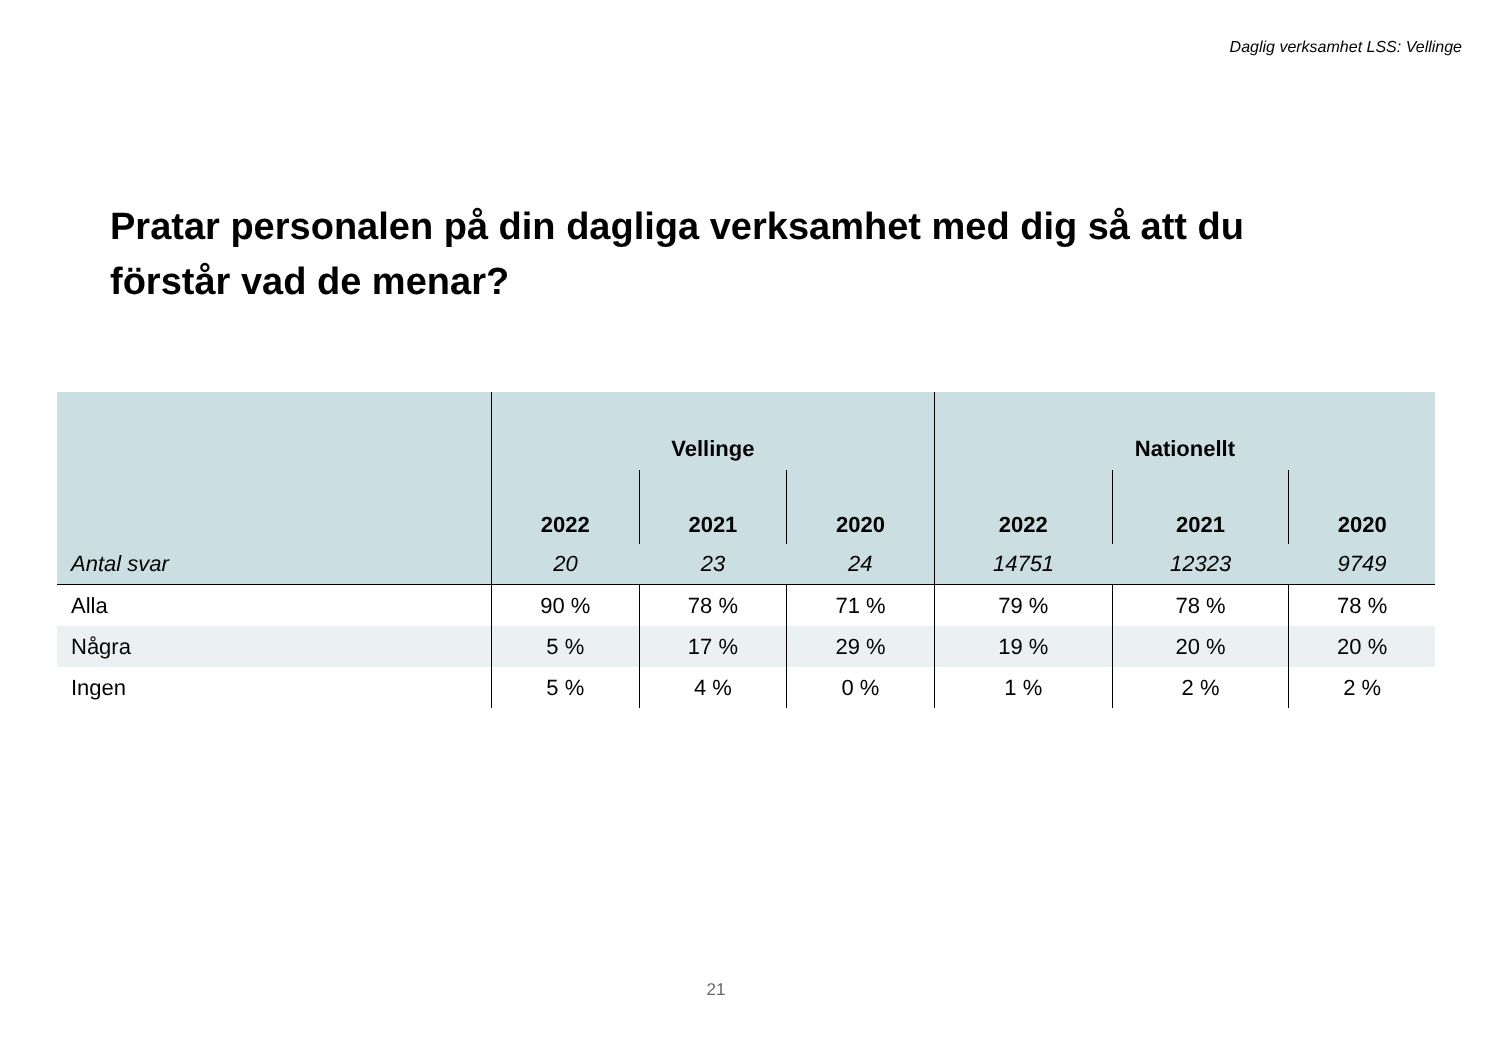Daglig verksamhet LSS: Vellinge
Pratar personalen på din dagliga verksamhet med dig så att du förstår vad de menar?
| | Vellinge | | | Nationellt | | |
| --- | --- | --- | --- | --- | --- | --- |
| | 2022 | 2021 | 2020 | 2022 | 2021 | 2020 |
| Antal svar | 20 | 23 | 24 | 14751 | 12323 | 9749 |
| Alla | 90 % | 78 % | 71 % | 79 % | 78 % | 78 % |
| Några | 5 % | 17 % | 29 % | 19 % | 20 % | 20 % |
| Ingen | 5 % | 4 % | 0 % | 1 % | 2 % | 2 % |
21